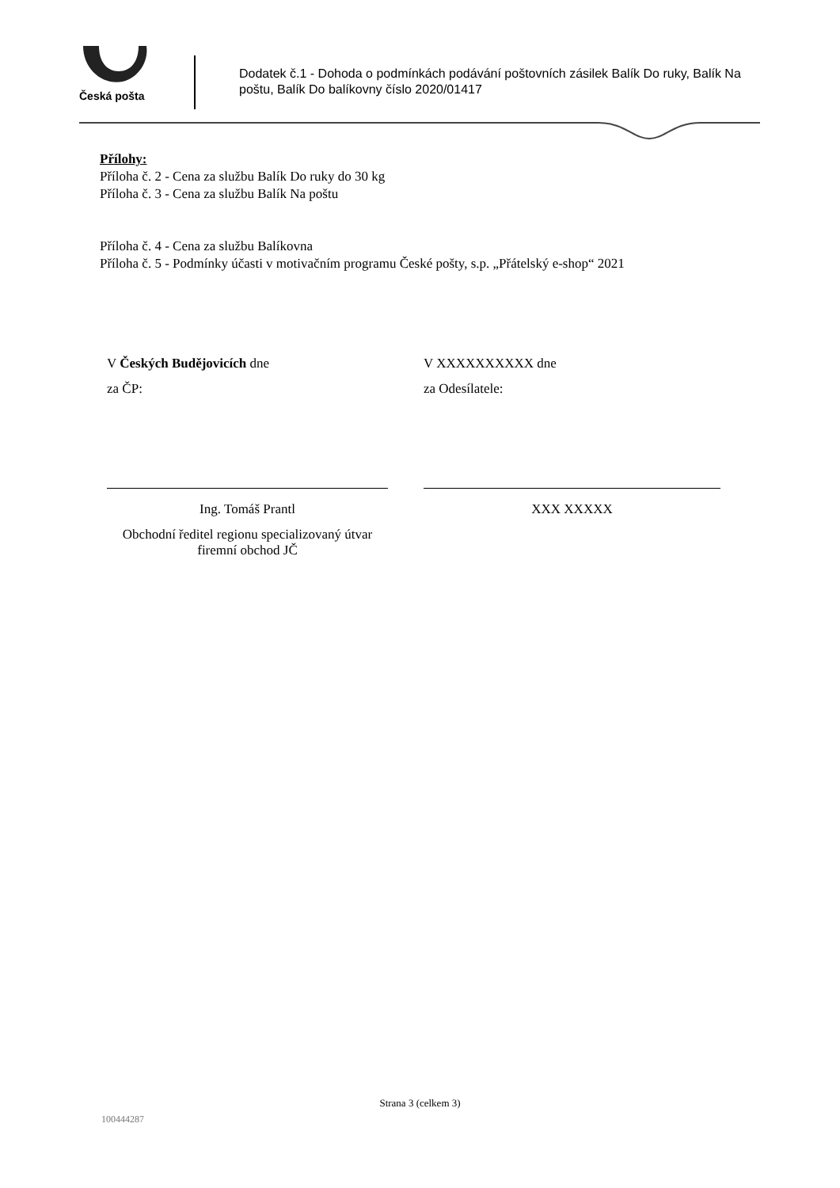Česká pošta
Dodatek č.1 - Dohoda o podmínkách podávání poštovních zásilek Balík Do ruky, Balík Na poštu, Balík Do balíkovny číslo 2020/01417
Přílohy:
Příloha č. 2 - Cena za službu Balík Do ruky do 30 kg
Příloha č. 3 - Cena za službu Balík Na poštu
Příloha č. 4 - Cena za službu Balíkovna
Příloha č. 5 - Podmínky účasti v motivačním programu České pošty, s.p. „Přátelský e-shop“ 2021
V Českých Budějovicích dne
za ČP:
Ing. Tomáš Prantl
Obchodní ředitel regionu specializovaný útvar firemní obchod JČ
V XXXXXXXXXX dne
za Odesílatele:
XXX XXXXX
Strana 3 (celkem 3)
100444287